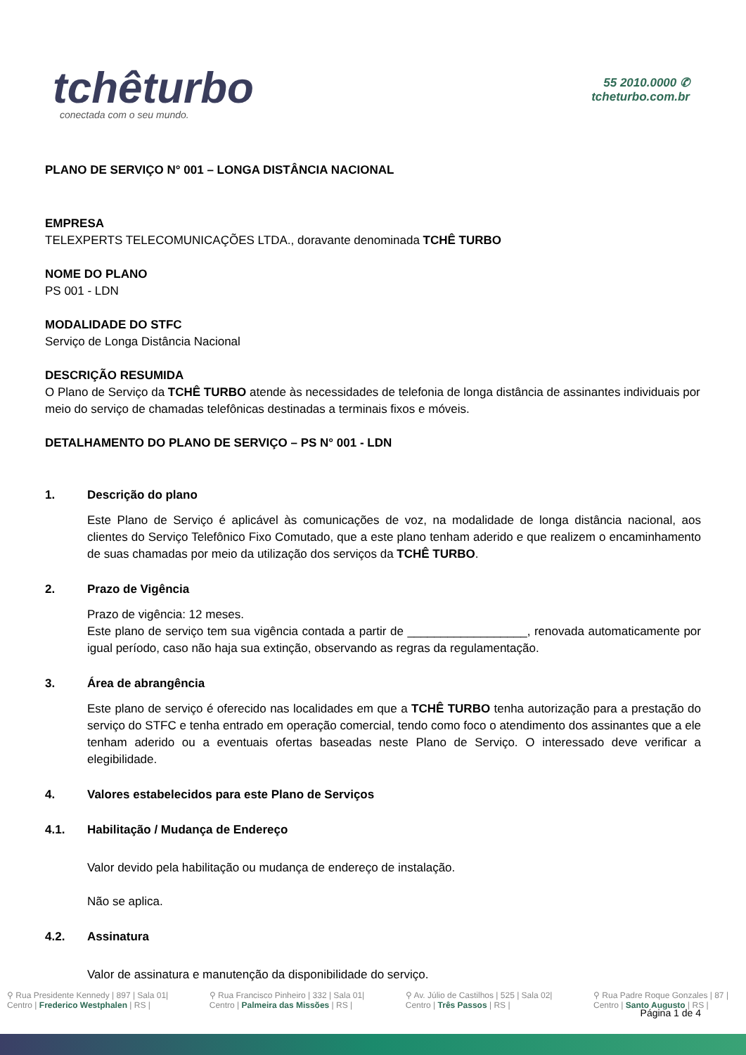tchêturbo
conectada com o seu mundo.
55 2010.0000 ✆
tcheturbo.com.br
PLANO DE SERVIÇO N° 001 – LONGA DISTÂNCIA NACIONAL
EMPRESA
TELEXPERTS TELECOMUNICAÇÕES LTDA., doravante denominada TCHÊ TURBO
NOME DO PLANO
PS 001 - LDN
MODALIDADE DO STFC
Serviço de Longa Distância Nacional
DESCRIÇÃO RESUMIDA
O Plano de Serviço da TCHÊ TURBO atende às necessidades de telefonia de longa distância de assinantes individuais por meio do serviço de chamadas telefônicas destinadas a terminais fixos e móveis.
DETALHAMENTO DO PLANO DE SERVIÇO – PS N° 001 - LDN
1. Descrição do plano
Este Plano de Serviço é aplicável às comunicações de voz, na modalidade de longa distância nacional, aos clientes do Serviço Telefônico Fixo Comutado, que a este plano tenham aderido e que realizem o encaminhamento de suas chamadas por meio da utilização dos serviços da TCHÊ TURBO.
2. Prazo de Vigência
Prazo de vigência: 12 meses.
Este plano de serviço tem sua vigência contada a partir de __________________, renovada automaticamente por igual período, caso não haja sua extinção, observando as regras da regulamentação.
3. Área de abrangência
Este plano de serviço é oferecido nas localidades em que a TCHÊ TURBO tenha autorização para a prestação do serviço do STFC e tenha entrado em operação comercial, tendo como foco o atendimento dos assinantes que a ele tenham aderido ou a eventuais ofertas baseadas neste Plano de Serviço. O interessado deve verificar a elegibilidade.
4. Valores estabelecidos para este Plano de Serviços
4.1. Habilitação / Mudança de Endereço
Valor devido pela habilitação ou mudança de endereço de instalação.
Não se aplica.
4.2. Assinatura
Valor de assinatura e manutenção da disponibilidade do serviço.
Página 1 de 4
⚲ Rua Presidente Kennedy | 897 | Sala 01|
Centro | Frederico Westphalen | RS |
⚲ Rua Francisco Pinheiro | 332 | Sala 01|
Centro | Palmeira das Missões | RS |
⚲ Av. Júlio de Castilhos | 525 | Sala 02|
Centro | Três Passos | RS |
⚲ Rua Padre Roque Gonzales | 87 |
Centro | Santo Augusto | RS |